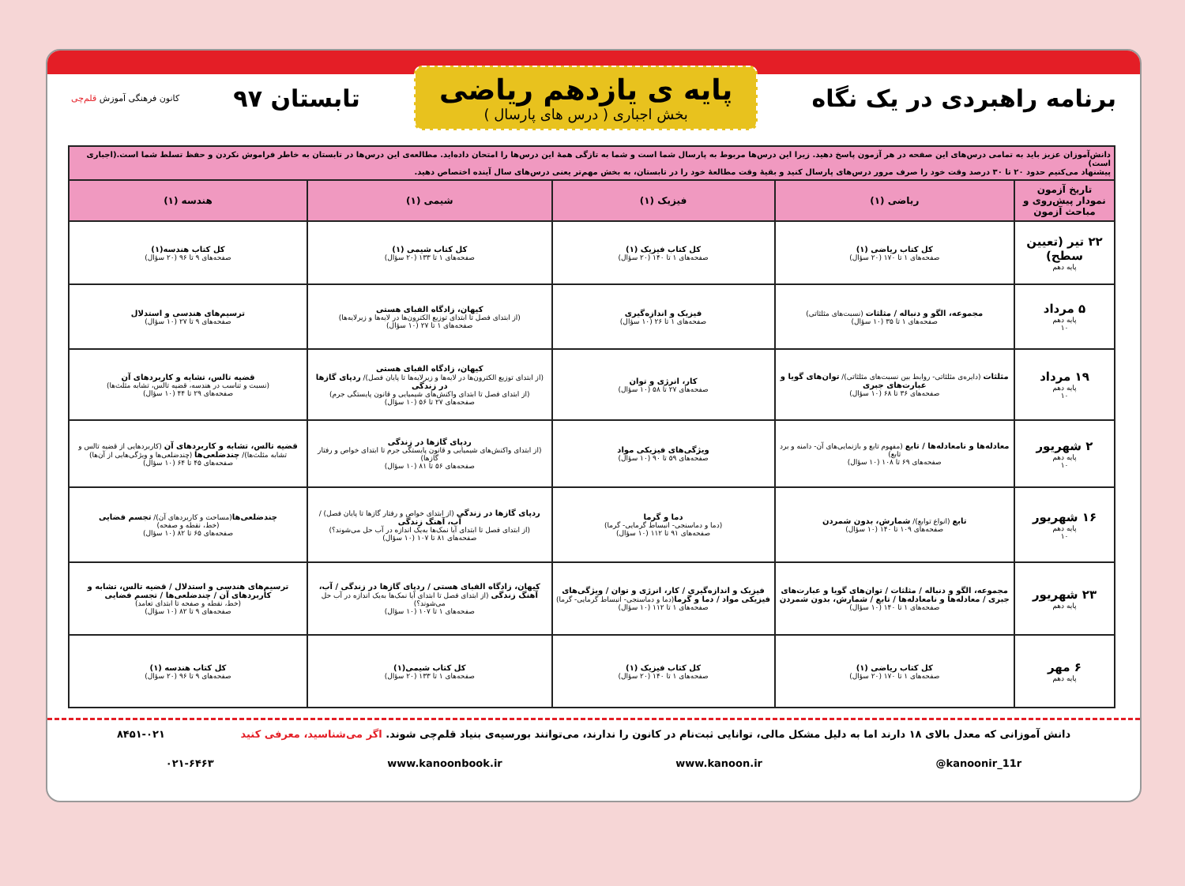برنامه راهبردی در یک نگاه
پایه ی یازدهم ریاضی
بخش اجباری ( درس های پارسال )
تابستان ۹۷
کانون فرهنگی آموزش قلم‌چی
| دانش‌آموزان عزیز باید به تمامی درس‌های این صفحه در هر آزمون پاسخ دهید. زیرا این درس‌ها مربوط به پارسال شما است و شما به تازگی همهٔ این درس‌ها را امتحان داده‌اید. مطالعه‌ی این درس‌ها در تابستان به خاطر فراموش نکردن و حفظ تسلط شما است.(اجباری است) پیشنهاد می‌کنیم حدود ۲۰ تا ۳۰ درصد وقت خود را صرف مرور درس‌های پارسال کنید و بقیهٔ وقت مطالعهٔ خود را در تابستان، به بخش مهم‌تر یعنی درس‌های سال آینده اختصاص دهید. | | | | |
| تاریخ آزمون نمودار پیش‌روی و مباحث آزمون | ریاضی (۱) | فیزیک (۱) | شیمی (۱) | هندسه (۱) |
| ۲۲ تیر (تعیین سطح) پایه دهم | کل کتاب ریاضی (۱) صفحه‌های ۱ تا ۱۷۰ (۲۰ سؤال) | کل کتاب فیزیک (۱) صفحه‌های ۱ تا ۱۴۰ (۲۰ سؤال) | کل کتاب شیمی (۱) صفحه‌های ۱ تا ۱۳۳ (۲۰ سؤال) | کل کتاب هندسه(۱) صفحه‌های ۹ تا ۹۶ (۲۰ سؤال) |
| ۵ مرداد پایه دهم ۱۰ | مجموعه، الگو و دنباله / مثلثات (نسبت‌های مثلثاتی) صفحه‌های ۱ تا ۳۵ (۱۰ سؤال) | فیزیک و اندازه‌گیری صفحه‌های ۱ تا ۲۶ (۱۰ سؤال) | کیهان، زادگاه الفبای هستی (از ابتدای فصل تا ابتدای توزیع الکترون‌ها در لایه‌ها و زیرلایه‌ها) صفحه‌های ۱ تا ۲۷ (۱۰ سؤال) | ترسیم‌های هندسی و استدلال صفحه‌های ۹ تا ۲۷ (۱۰ سؤال) |
| ۱۹ مرداد پایه دهم ۱۰ | مثلثات (دایره‌ی مثلثاتی- روابط بین نسبت‌های مثلثاتی)/ توان‌های گویا و عبارت‌های جبری صفحه‌های ۳۶ تا ۶۸ (۱۰ سؤال) | کار، انرژی و توان صفحه‌های ۲۷ تا ۵۸ (۱۰ سؤال) | کیهان، زادگاه الفبای هستی (از ابتدای توزیع الکترون‌ها در لایه‌ها و زیرلایه‌ها تا پایان فصل)/ ردپای گازها در زندگی (از ابتدای فصل تا ابتدای واکنش‌های شیمیایی و قانون پایستگی جرم) صفحه‌های ۲۷ تا ۵۶ (۱۰ سؤال) | قضیه تالس، تشابه و کاربردهای آن (نسبت و تناسب در هندسه، قضیه تالس، تشابه مثلث‌ها) صفحه‌های ۲۹ تا ۴۴ (۱۰ سؤال) |
| ۲ شهریور پایه دهم ۱۰ | معادله‌ها و نامعادله‌ها / تابع (مفهوم تابع و بازنمایی‌های آن- دامنه و برد تابع) صفحه‌های ۶۹ تا ۱۰۸ (۱۰ سؤال) | ویژگی‌های فیزیکی مواد صفحه‌های ۵۹ تا ۹۰ (۱۰ سؤال) | ردپای گازها در زندگی (از ابتدای واکنش‌های شیمیایی و قانون پایستگی جرم تا ابتدای خواص و رفتار گازها) صفحه‌های ۵۶ تا ۸۱ (۱۰ سؤال) | قضیه تالس، تشابه و کاربردهای آن (کاربردهایی از قضیه تالس و تشابه مثلث‌ها)/ چندضلعی‌ها (چندضلعی‌ها و ویژگی‌هایی از آن‌ها) صفحه‌های ۴۵ تا ۶۴ (۱۰ سؤال) |
| ۱۶ شهریور پایه دهم ۱۰ | تابع (انواع توابع)/ شمارش، بدون شمردن صفحه‌های ۱۰۹ تا ۱۴۰ (۱۰ سؤال) | دما و گرما (دما و دماسنجی- انبساط گرمایی- گرما) صفحه‌های ۹۱ تا ۱۱۲ (۱۰ سؤال) | ردپای گازها در زندگی (از ابتدای خواص و رفتار گازها تا پایان فصل) / آب، آهنگ زندگی (از ابتدای فصل تا ابتدای آیا نمک‌ها به‌یک اندازه در آب حل می‌شوند؟) صفحه‌های ۸۱ تا ۱۰۷ (۱۰ سؤال) | چندضلعی‌ها (مساحت و کاربردهای آن)/ تجسم فضایی (خط، نقطه و صفحه) صفحه‌های ۶۵ تا ۸۲ (۱۰ سؤال) |
| ۲۳ شهریور پایه دهم | مجموعه، الگو و دنباله / مثلثات / توان‌های گویا و عبارت‌های جبری / معادله‌ها و نامعادله‌ها / تابع / شمارش، بدون شمردن صفحه‌های ۱ تا ۱۴۰ (۱۰ سؤال) | فیزیک و اندازه‌گیری / کار، انرژی و توان / ویژگی‌های فیزیکی مواد / دما و گرما (دما و دماسنجی- انبساط گرمایی- گرما) صفحه‌های ۱ تا ۱۱۲ (۱۰ سؤال) | کیهان، زادگاه الفبای هستی / ردپای گازها در زندگی / آب، آهنگ زندگی (از ابتدای فصل تا ابتدای آیا نمک‌ها به‌یک اندازه در آب حل می‌شوند؟) صفحه‌های ۱ تا ۱۰۷ (۱۰ سؤال) | ترسیم‌های هندسی و استدلال / قضیه تالس، تشابه و کاربردهای آن / چندضلعی‌ها / تجسم فضایی (خط، نقطه و صفحه تا ابتدای تعامد) صفحه‌های ۹ تا ۸۲ (۱۰ سؤال) |
| ۶ مهر پایه دهم | کل کتاب ریاضی (۱) صفحه‌های ۱ تا ۱۷۰ (۲۰ سؤال) | کل کتاب فیزیک (۱) صفحه‌های ۱ تا ۱۴۰ (۲۰ سؤال) | کل کتاب شیمی(۱) صفحه‌های ۱ تا ۱۳۳ (۲۰ سؤال) | کل کتاب هندسه (۱) صفحه‌های ۹ تا ۹۶ (۲۰ سؤال) |
دانش آموزانی که معدل بالای ۱۸ دارند اما به دلیل مشکل مالی، توانایی ثبت‌نام در کانون را ندارند، می‌توانند بورسیه‌ی بنیاد قلم‌چی شوند. اگر می‌شناسید، معرفی کنید ۸۴۵۱-۰۲۱
۰۲۱-۶۴۶۳ www.kanoonbook.ir www.kanoon.ir @kanoonir_11r